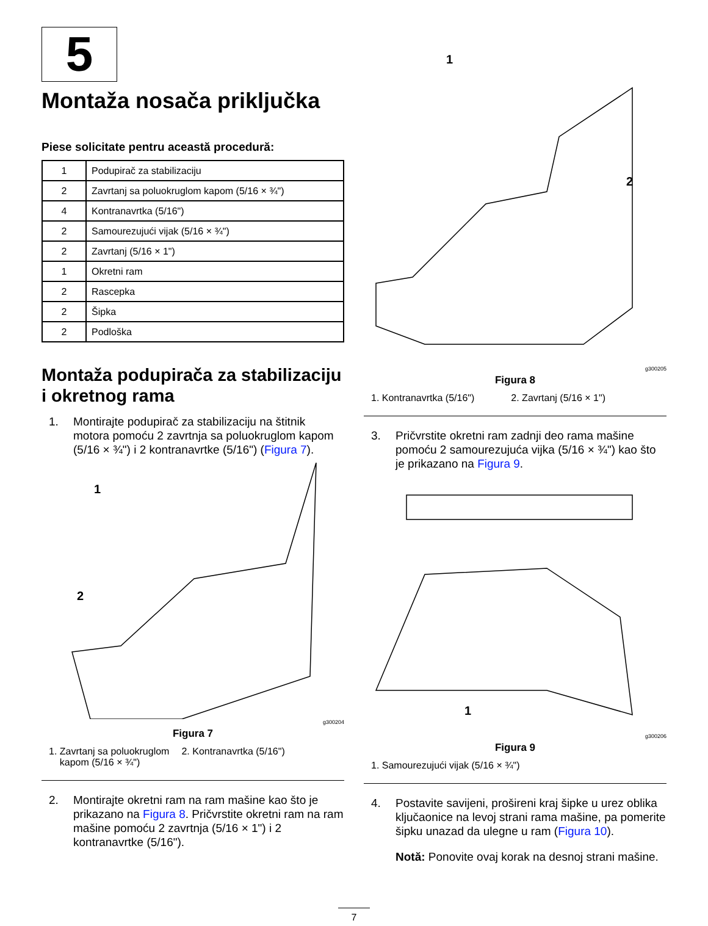5
Montaža nosača priključka
Piese solicitate pentru această procedură:
| 1 | Podupirač za stabilizaciju |
| 2 | Zavrtanj sa poluokruglom kapom (5/16 × ¾") |
| 4 | Kontranavrtka (5/16") |
| 2 | Samourezujući vijak (5/16 × ¾") |
| 2 | Zavrtanj (5/16 × 1") |
| 1 | Okretni ram |
| 2 | Rascepka |
| 2 | Šipka |
| 2 | Podloška |
Montaža podupirača za stabilizaciju i okretnog rama
1. Montirajte podupirač za stabilizaciju na štitnik motora pomoću 2 zavrtnja sa poluokruglom kapom (5/16 × ¾") i 2 kontranavrtke (5/16") (Figura 7).
1
2
g300204
Figura 7
1. Zavrtanj sa poluokruglom
kapom (5/16 × ¾") 2. Kontranavrtka (5/16")
2. Montirajte okretni ram na ram mašine kao što je prikazano na Figura 8. Pričvrstite okretni ram na ram mašine pomoću 2 zavrtnja (5/16 × 1") i 2 kontranavrtke (5/16").
1
2
g300205
Figura 8
1. Kontranavrtka (5/16") 2. Zavrtanj (5/16 × 1")
3. Pričvrstite okretni ram zadnji deo rama mašine pomoću 2 samourezujuća vijka (5/16 × ¾") kao što je prikazano na Figura 9.
1
g300206
Figura 9
1. Samourezujući vijak (5/16 × ¾")
4. Postavite savijeni, prošireni kraj šipke u urez oblika ključaonice na levoj strani rama mašine, pa pomerite šipku unazad da ulegne u ram (Figura 10).
Notă: Ponovite ovaj korak na desnoj strani mašine.
7